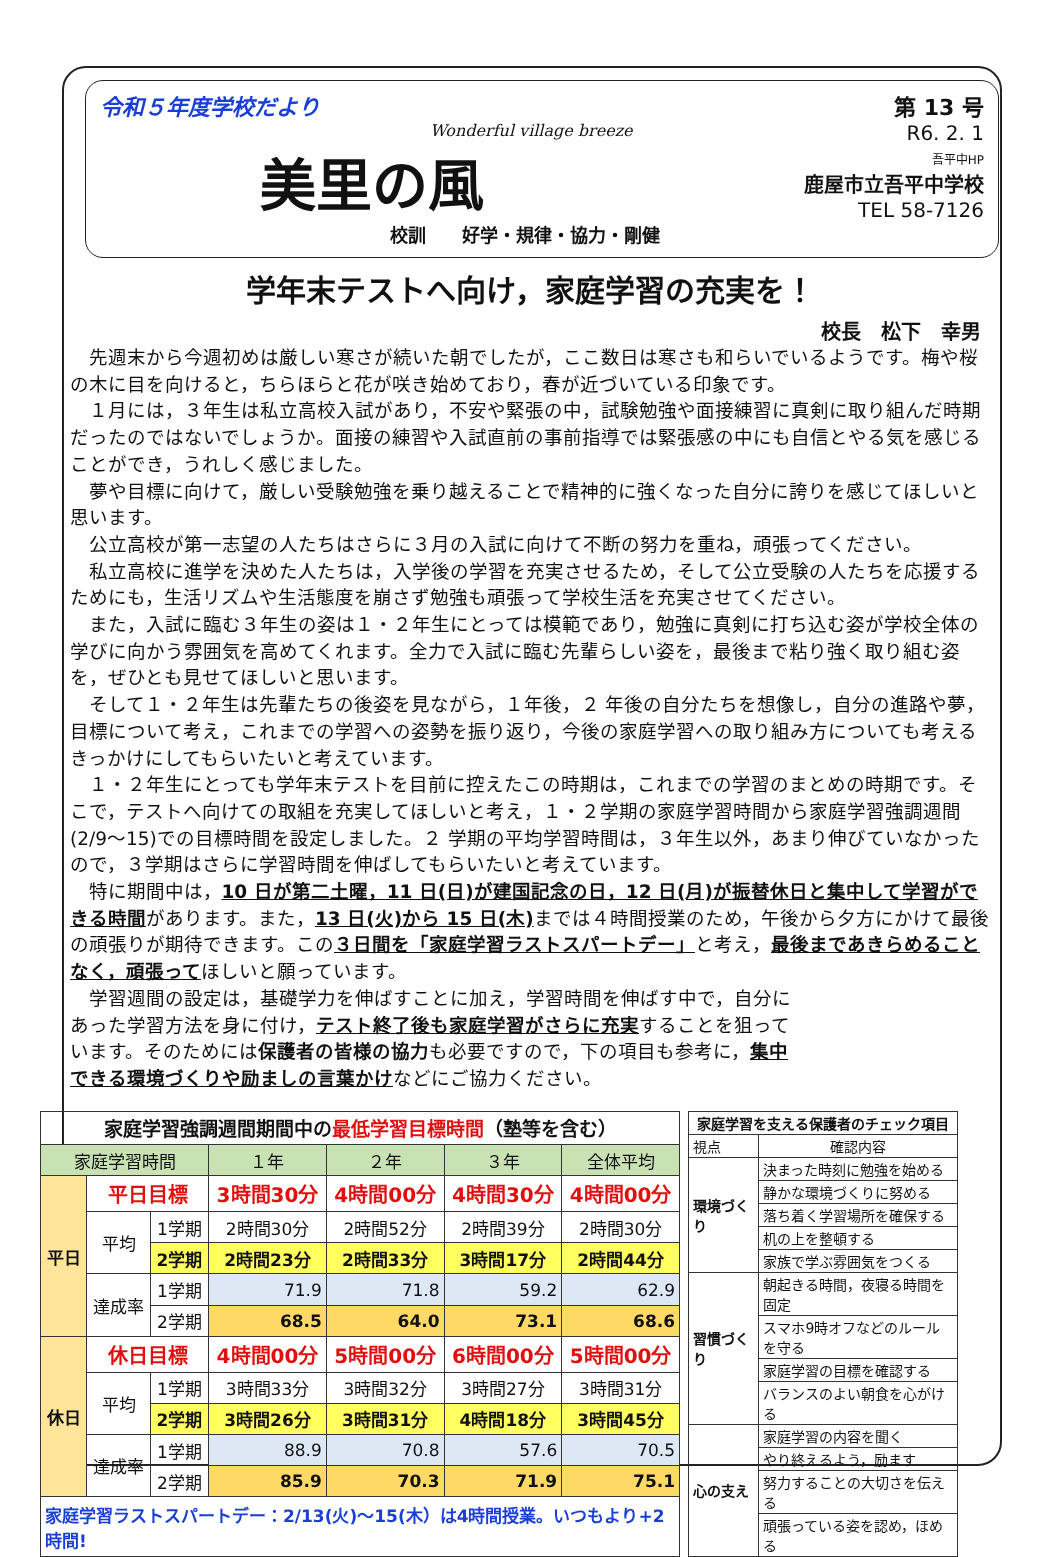令和５年度学校だより
Wonderful village breeze
美里の風
校訓　　好学・規律・協力・剛健
第 13 号
R6. 2. 1
吾平中HP
鹿屋市立吾平中学校
TEL 58-7126
学年末テストへ向け，家庭学習の充実を！
校長　松下　幸男
先週末から今週初めは厳しい寒さが続いた朝でしたが，ここ数日は寒さも和らいでいるようです。梅や桜の木に目を向けると，ちらほらと花が咲き始めており，春が近づいている印象です。
１月には，３年生は私立高校入試があり，不安や緊張の中，試験勉強や面接練習に真剣に取り組んだ時期だったのではないでしょうか。面接の練習や入試直前の事前指導では緊張感の中にも自信とやる気を感じることができ，うれしく感じました。
夢や目標に向けて，厳しい受験勉強を乗り越えることで精神的に強くなった自分に誇りを感じてほしいと思います。
公立高校が第一志望の人たちはさらに３月の入試に向けて不断の努力を重ね，頑張ってください。
私立高校に進学を決めた人たちは，入学後の学習を充実させるため，そして公立受験の人たちを応援するためにも，生活リズムや生活態度を崩さず勉強も頑張って学校生活を充実させてください。
また，入試に臨む３年生の姿は１・２年生にとっては模範であり，勉強に真剣に打ち込む姿が学校全体の学びに向かう雰囲気を高めてくれます。全力で入試に臨む先輩らしい姿を，最後まで粘り強く取り組む姿を，ぜひとも見せてほしいと思います。
そして１・２年生は先輩たちの後姿を見ながら，１年後，２ 年後の自分たちを想像し，自分の進路や夢，目標について考え，これまでの学習への姿勢を振り返り，今後の家庭学習への取り組み方についても考えるきっかけにしてもらいたいと考えています。
１・２年生にとっても学年末テストを目前に控えたこの時期は，これまでの学習のまとめの時期です。そこで，テストへ向けての取組を充実してほしいと考え，１・２学期の家庭学習時間から家庭学習強調週間(2/9～15)での目標時間を設定しました。２ 学期の平均学習時間は，３年生以外，あまり伸びていなかったので，３学期はさらに学習時間を伸ばしてもらいたいと考えています。
特に期間中は，10 日が第二土曜，11 日(日)が建国記念の日，12 日(月)が振替休日と集中して学習ができる時間があります。また，13 日(火)から 15 日(木) までは４時間授業のため，午後から夕方にかけて最後の頑張りが期待できます。この３日間を「家庭学習ラストスパートデー」と考え，最後まであきらめることなく，頑張ってほしいと願っています。
学習週間の設定は，基礎学力を伸ばすことに加え，学習時間を伸ばす中で，自分にあった学習方法を身に付け，テスト終了後も家庭学習がさらに充実することを狙っています。そのためには保護者の皆様の協力も必要ですので，下の項目も参考に，集中できる環境づくりや励ましの言葉かけなどにご協力ください。
| 家庭学習強調週間期間中の 最低学習目標時間 （塾等を含む） | | | | | | |
| --- | --- | --- | --- | --- | --- | --- |
| 家庭学習時間 | | | １年 | ２年 | ３年 | 全体平均 |
| 平日 | 平日目標 | | 3時間30分 | 4時間00分 | 4時間30分 | 4時間00分 |
| | 平均 | 1学期 | 2時間30分 | 2時間52分 | 2時間39分 | 2時間30分 |
| | | 2学期 | 2時間23分 | 2時間33分 | 3時間17分 | 2時間44分 |
| | 達成率 | 1学期 | 71.9 | 71.8 | 59.2 | 62.9 |
| | | 2学期 | 68.5 | 64.0 | 73.1 | 68.6 |
| 休日 | 休日目標 | | 4時間00分 | 5時間00分 | 6時間00分 | 5時間00分 |
| | 平均 | 1学期 | 3時間33分 | 3時間32分 | 3時間27分 | 3時間31分 |
| | | 2学期 | 3時間26分 | 3時間31分 | 4時間18分 | 3時間45分 |
| | 達成率 | 1学期 | 88.9 | 70.8 | 57.6 | 70.5 |
| | | 2学期 | 85.9 | 70.3 | 71.9 | 75.1 |
| 家庭学習ラストスパートデー：2/13(火)～15(木）は4時間授業。いつもより+2時間! | | | | | | |
| 家庭学習を支える保護者のチェック項目 | |
| --- | --- |
| 視点 | 確認内容 |
| 環境づくり | 決まった時刻に勉強を始める |
| | 静かな環境づくりに努める |
| | 落ち着く学習場所を確保する |
| | 机の上を整頓する |
| | 家族で学ぶ雰囲気をつくる |
| 習慣づくり | 朝起きる時間，夜寝る時間を固定 |
| | スマホ9時オフなどのルールを守る |
| | 家庭学習の目標を確認する |
| | バランスのよい朝食を心がける |
| 心の支え | 家庭学習の内容を聞く |
| | やり終えるよう，励ます |
| | 努力することの大切さを伝える |
| | 頑張っている姿を認め，ほめる |